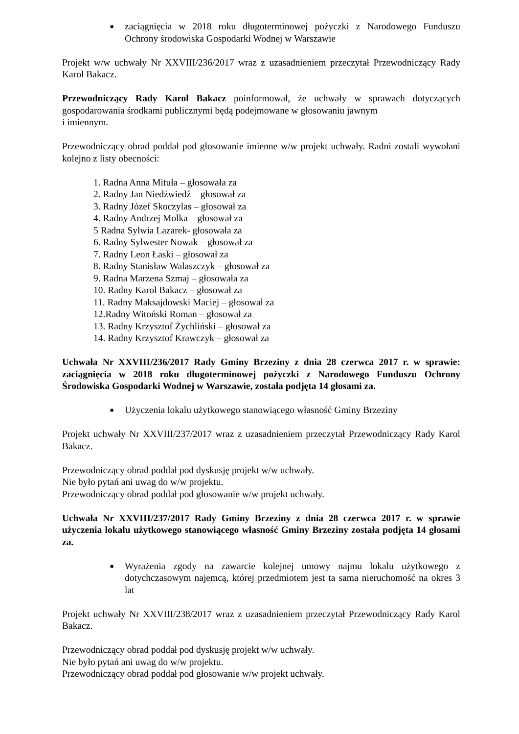■ zaciągnięcia w 2018 roku długoterminowej pożyczki z Narodowego Funduszu Ochrony środowiska Gospodarki Wodnej w Warszawie
Projekt w/w uchwały Nr XXVIII/236/2017 wraz z uzasadnieniem przeczytał Przewodniczący Rady Karol Bakacz.
Przewodniczący Rady Karol Bakacz poinformował, że uchwały w sprawach dotyczących gospodarowania środkami publicznymi będą podejmowane w głosowaniu jawnym
i imiennym.
Przewodniczący obrad poddał pod głosowanie imienne w/w projekt uchwały. Radni zostali wywołani kolejno z listy obecności:
1. Radna Anna Mituła – głosowała za
2. Radny Jan Niedźwiedź – głosował za
3. Radny Józef Skoczylas – głosował za
4. Radny Andrzej Molka – głosował za
5 Radna Sylwia Lazarek- głosowała za
6. Radny Sylwester Nowak – głosował za
7. Radny Leon Łaski – głosował za
8. Radny Stanisław Walaszczyk – głosował za
9. Radna Marzena Szmaj – głosowała za
10. Radny Karol Bakacz – głosował za
11. Radny Maksajdowski Maciej – głosował za
12.Radny Witoński Roman – głosował za
13. Radny Krzysztof Żychliński – głosował za
14. Radny Krzysztof Krawczyk – głosował za
Uchwała Nr XXVIII/236/2017 Rady Gminy Brzeziny z dnia 28 czerwca 2017 r. w sprawie: zaciągnięcia w 2018 roku długoterminowej pożyczki z Narodowego Funduszu Ochrony Środowiska Gospodarki Wodnej w Warszawie, została podjęta 14 głosami za.
■ Użyczenia lokalu użytkowego stanowiącego własność Gminy Brzeziny
Projekt uchwały Nr XXVIII/237/2017 wraz z uzasadnieniem przeczytał Przewodniczący Rady Karol Bakacz.
Przewodniczący obrad poddał pod dyskusję projekt w/w uchwały.
Nie było pytań ani uwag do w/w projektu.
Przewodniczący obrad poddał pod głosowanie w/w projekt uchwały.
Uchwała Nr XXVIII/237/2017 Rady Gminy Brzeziny z dnia 28 czerwca 2017 r. w sprawie użyczenia lokalu użytkowego stanowiącego własność Gminy Brzeziny została podjęta 14 głosami za.
■ Wyrażenia zgody na zawarcie kolejnej umowy najmu lokalu użytkowego z dotychczasowym najemcą, której przedmiotem jest ta sama nieruchomość na okres 3 lat
Projekt uchwały Nr XXVIII/238/2017 wraz z uzasadnieniem przeczytał Przewodniczący Rady Karol Bakacz.
Przewodniczący obrad poddał pod dyskusję projekt w/w uchwały.
Nie było pytań ani uwag do w/w projektu.
Przewodniczący obrad poddał pod głosowanie w/w projekt uchwały.